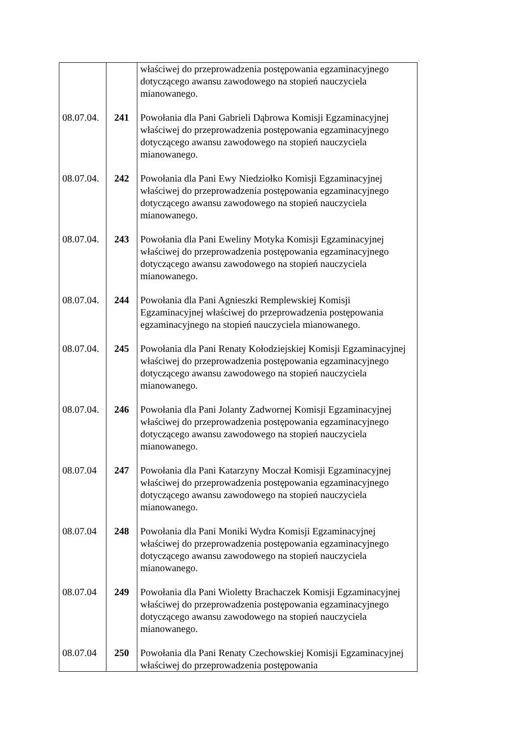| | | właściwej do przeprowadzenia postępowania egzaminacyjnego dotyczącego awansu zawodowego na stopień nauczyciela mianowanego. |
| 08.07.04. | 241 | Powołania dla Pani Gabrieli Dąbrowa Komisji Egzaminacyjnej właściwej do przeprowadzenia postępowania egzaminacyjnego dotyczącego awansu zawodowego na stopień nauczyciela mianowanego. |
| 08.07.04. | 242 | Powołania dla Pani Ewy Niedziołko Komisji Egzaminacyjnej właściwej do przeprowadzenia postępowania egzaminacyjnego dotyczącego awansu zawodowego na stopień nauczyciela mianowanego. |
| 08.07.04. | 243 | Powołania dla Pani Eweliny Motyka Komisji Egzaminacyjnej właściwej do przeprowadzenia postępowania egzaminacyjnego dotyczącego awansu zawodowego na stopień nauczyciela mianowanego. |
| 08.07.04. | 244 | Powołania dla Pani Agnieszki Remplewskiej Komisji Egzaminacyjnej właściwej do przeprowadzenia postępowania egzaminacyjnego na stopień nauczyciela mianowanego. |
| 08.07.04. | 245 | Powołania dla Pani Renaty Kołodziejskiej Komisji Egzaminacyjnej właściwej do przeprowadzenia postępowania egzaminacyjnego dotyczącego awansu zawodowego na stopień nauczyciela mianowanego. |
| 08.07.04. | 246 | Powołania dla Pani Jolanty Zadwornej Komisji Egzaminacyjnej właściwej do przeprowadzenia postępowania egzaminacyjnego dotyczącego awansu zawodowego na stopień nauczyciela mianowanego. |
| 08.07.04 | 247 | Powołania dla Pani Katarzyny Moczał Komisji Egzaminacyjnej właściwej do przeprowadzenia postępowania egzaminacyjnego dotyczącego awansu zawodowego na stopień nauczyciela mianowanego. |
| 08.07.04 | 248 | Powołania dla Pani Moniki Wydra Komisji Egzaminacyjnej właściwej do przeprowadzenia postępowania egzaminacyjnego dotyczącego awansu zawodowego na stopień nauczyciela mianowanego. |
| 08.07.04 | 249 | Powołania dla Pani Wioletty Brachaczek Komisji Egzaminacyjnej właściwej do przeprowadzenia postępowania egzaminacyjnego dotyczącego awansu zawodowego na stopień nauczyciela mianowanego. |
| 08.07.04 | 250 | Powołania dla Pani Renaty Czechowskiej Komisji Egzaminacyjnej właściwej do przeprowadzenia postępowania |